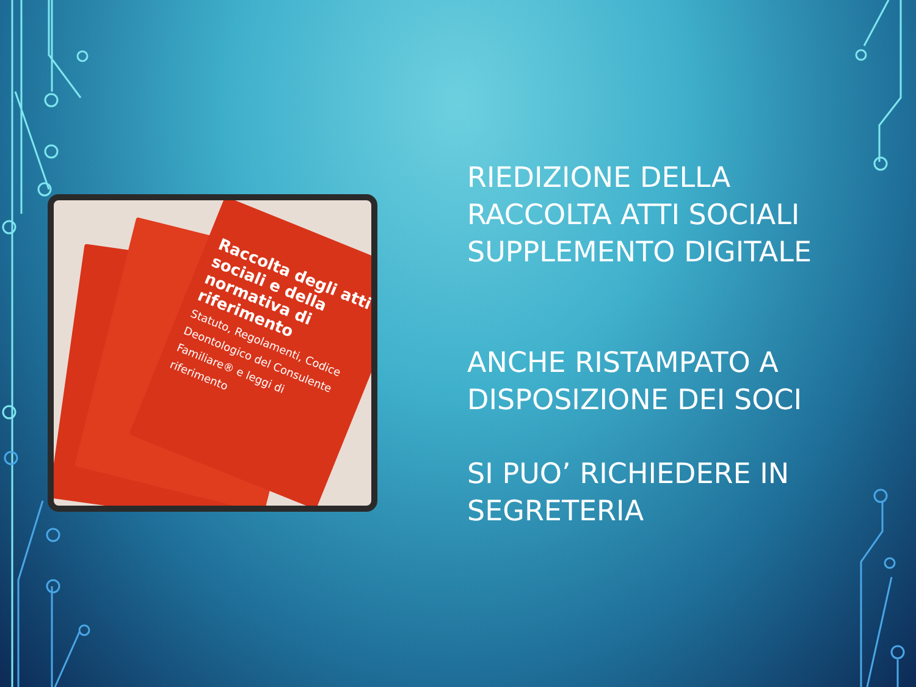Raccolta degli atti sociali e della normativa di riferimento
Statuto, Regolamenti, Codice Deontologico del Consulente Familiare® e leggi di riferimento
RIEDIZIONE DELLA RACCOLTA ATTI SOCIALI SUPPLEMENTO DIGITALE
ANCHE RISTAMPATO A DISPOSIZIONE DEI SOCI
SI PUO’ RICHIEDERE IN SEGRETERIA